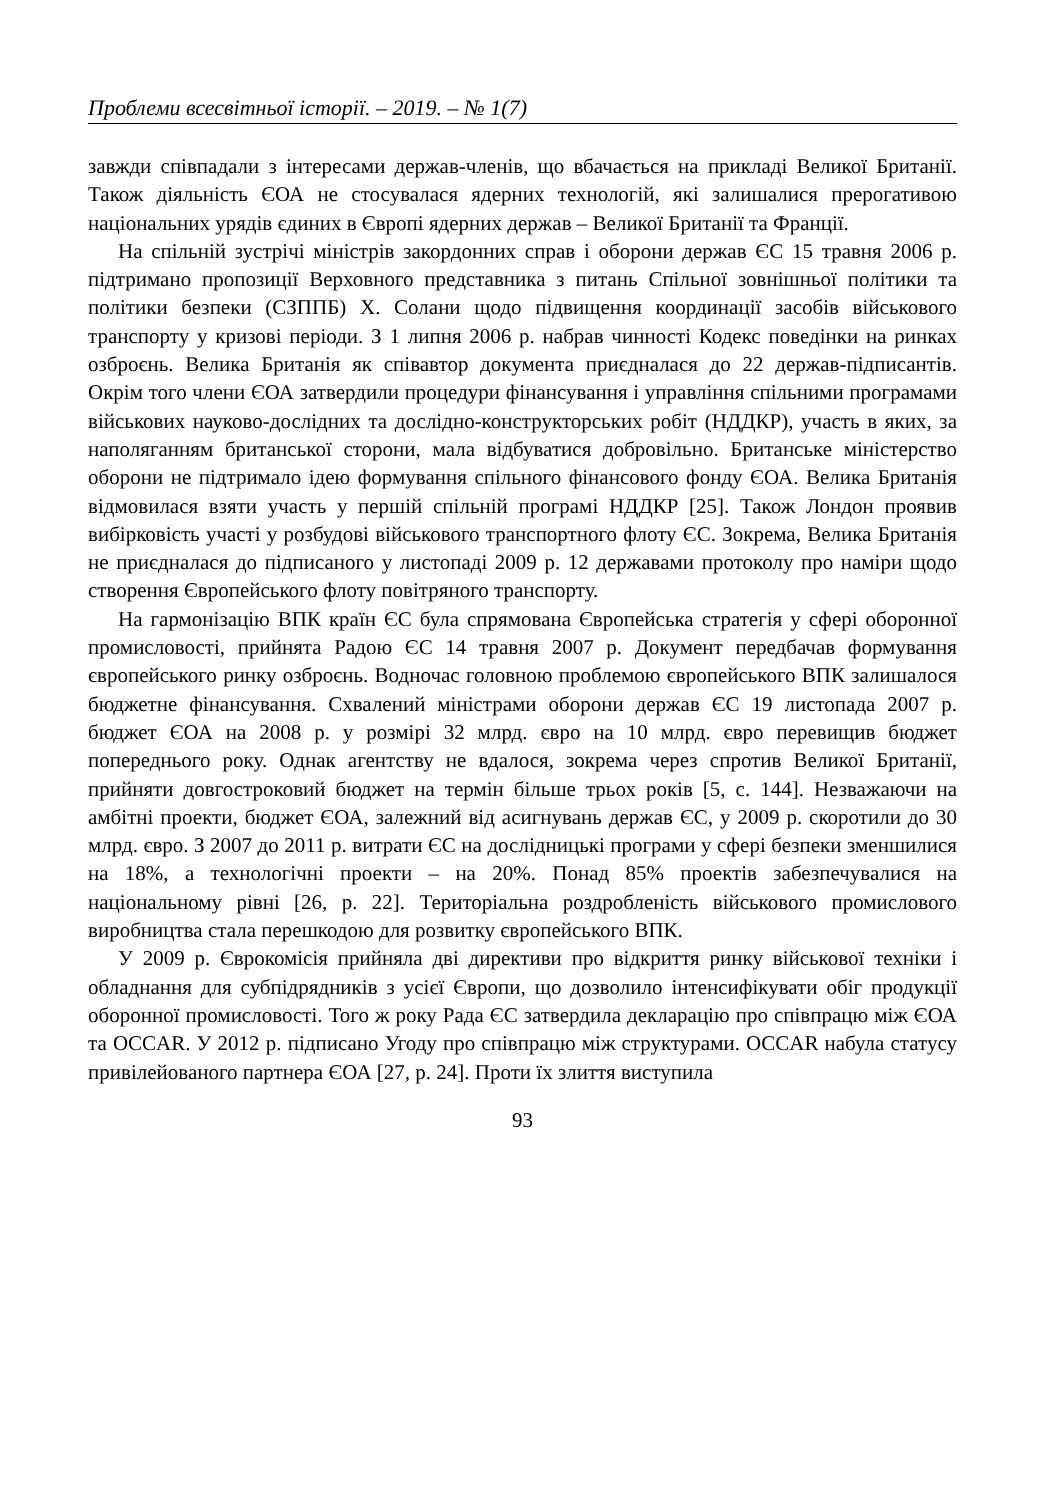Проблеми всесвітньої історії. – 2019. – № 1(7)
завжди співпадали з інтересами держав-членів, що вбачається на прикладі Великої Британії. Також діяльність ЄОА не стосувалася ядерних технологій, які залишалися прерогативою національних урядів єдиних в Європі ядерних держав – Великої Британії та Франції.
На спільній зустрічі міністрів закордонних справ і оборони держав ЄС 15 травня 2006 р. підтримано пропозиції Верховного представника з питань Спільної зовнішньої політики та політики безпеки (СЗППБ) Х. Солани щодо підвищення координації засобів військового транспорту у кризові періоди. З 1 липня 2006 р. набрав чинності Кодекс поведінки на ринках озброєнь. Велика Британія як співавтор документа приєдналася до 22 держав-підписантів. Окрім того члени ЄОА затвердили процедури фінансування і управління спільними програмами військових науково-дослідних та дослідно-конструкторських робіт (НДДКР), участь в яких, за наполяганням британської сторони, мала відбуватися добровільно. Британське міністерство оборони не підтримало ідею формування спільного фінансового фонду ЄОА. Велика Британія відмовилася взяти участь у першій спільній програмі НДДКР [25]. Також Лондон проявив вибірковість участі у розбудові військового транспортного флоту ЄС. Зокрема, Велика Британія не приєдналася до підписаного у листопаді 2009 р. 12 державами протоколу про наміри щодо створення Європейського флоту повітряного транспорту.
На гармонізацію ВПК країн ЄС була спрямована Європейська стратегія у сфері оборонної промисловості, прийнята Радою ЄС 14 травня 2007 р. Документ передбачав формування європейського ринку озброєнь. Водночас головною проблемою європейського ВПК залишалося бюджетне фінансування. Схвалений міністрами оборони держав ЄС 19 листопада 2007 р. бюджет ЄОА на 2008 р. у розмірі 32 млрд. євро на 10 млрд. євро перевищив бюджет попереднього року. Однак агентству не вдалося, зокрема через спротив Великої Британії, прийняти довгостроковий бюджет на термін більше трьох років [5, с. 144]. Незважаючи на амбітні проекти, бюджет ЄОА, залежний від асигнувань держав ЄС, у 2009 р. скоротили до 30 млрд. євро. З 2007 до 2011 р. витрати ЄС на дослідницькі програми у сфері безпеки зменшилися на 18%, а технологічні проекти – на 20%. Понад 85% проектів забезпечувалися на національному рівні [26, p. 22]. Територіальна роздробленість військового промислового виробництва стала перешкодою для розвитку європейського ВПК.
У 2009 р. Єврокомісія прийняла дві директиви про відкриття ринку військової техніки і обладнання для субпідрядників з усієї Європи, що дозволило інтенсифікувати обіг продукції оборонної промисловості. Того ж року Рада ЄС затвердила декларацію про співпрацю між ЄОА та OCCAR. У 2012 р. підписано Угоду про співпрацю між структурами. OCCAR набула статусу привілейованого партнера ЄОА [27, p. 24]. Проти їх злиття виступила
93